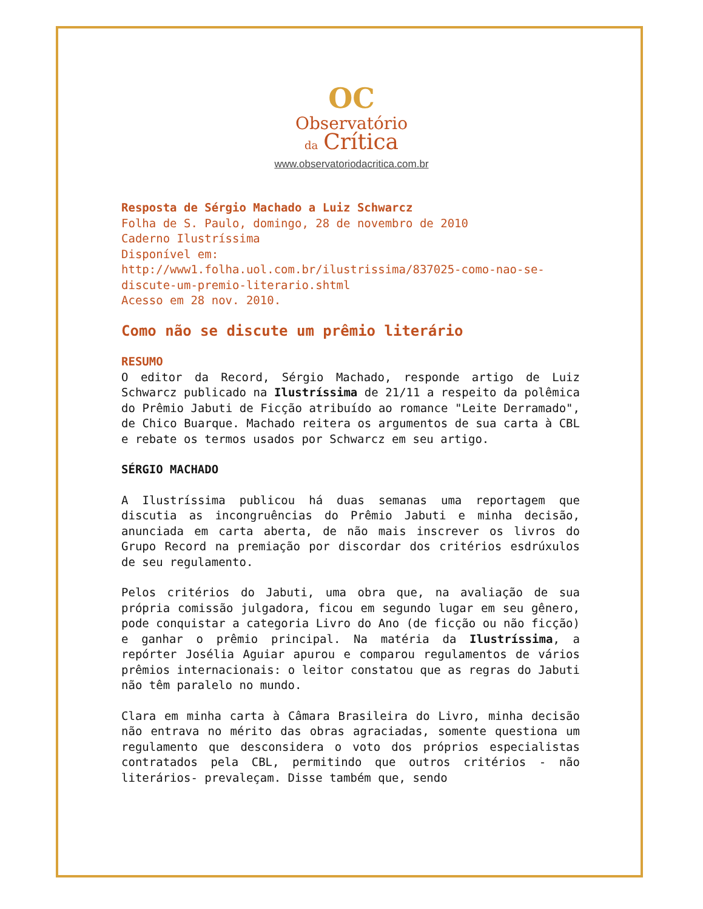OC
Observatório
da Crítica
www.observatoriodacritica.com.br
Resposta de Sérgio Machado a Luiz Schwarcz
Folha de S. Paulo, domingo, 28 de novembro de 2010
Caderno Ilustríssima
Disponível em:
http://www1.folha.uol.com.br/ilustrissima/837025-como-nao-se-discute-um-premio-literario.shtml
Acesso em 28 nov. 2010.
Como não se discute um prêmio literário
RESUMO
O editor da Record, Sérgio Machado, responde artigo de Luiz Schwarcz publicado na Ilustríssima de 21/11 a respeito da polêmica do Prêmio Jabuti de Ficção atribuído ao romance "Leite Derramado", de Chico Buarque. Machado reitera os argumentos de sua carta à CBL e rebate os termos usados por Schwarcz em seu artigo.
SÉRGIO MACHADO
A Ilustríssima publicou há duas semanas uma reportagem que discutia as incongruências do Prêmio Jabuti e minha decisão, anunciada em carta aberta, de não mais inscrever os livros do Grupo Record na premiação por discordar dos critérios esdrúxulos de seu regulamento.
Pelos critérios do Jabuti, uma obra que, na avaliação de sua própria comissão julgadora, ficou em segundo lugar em seu gênero, pode conquistar a categoria Livro do Ano (de ficção ou não ficção) e ganhar o prêmio principal. Na matéria da Ilustríssima, a repórter Josélia Aguiar apurou e comparou regulamentos de vários prêmios internacionais: o leitor constatou que as regras do Jabuti não têm paralelo no mundo.
Clara em minha carta à Câmara Brasileira do Livro, minha decisão não entrava no mérito das obras agraciadas, somente questiona um regulamento que desconsidera o voto dos próprios especialistas contratados pela CBL, permitindo que outros critérios - não literários- prevaleçam. Disse também que, sendo